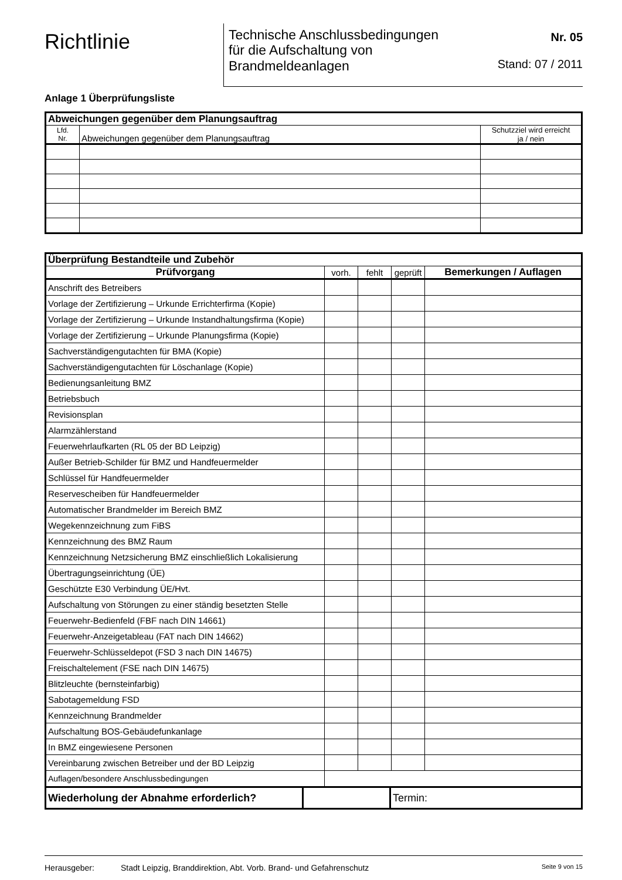Richtlinie
Technische Anschlussbedingungen
für die Aufschaltung von
Brandmeldeanlagen
Nr. 05
Stand: 07 / 2011
Anlage 1 Überprüfungsliste
| Abweichungen gegenüber dem Planungsauftrag | | |
| --- | --- | --- |
| Lfd. Nr. | Abweichungen gegenüber dem Planungsauftrag | Schutzziel wird erreicht ja / nein |
| Überprüfung Bestandteile und Zubehör | | | | |
| --- | --- | --- | --- | --- |
| Prüfvorgang | vorh. | fehlt | geprüft | Bemerkungen / Auflagen |
| Anschrift des Betreibers | | | | |
| Vorlage der Zertifizierung – Urkunde Errichterfirma (Kopie) | | | | |
| Vorlage der Zertifizierung – Urkunde Instandhaltungsfirma (Kopie) | | | | |
| Vorlage der Zertifizierung – Urkunde Planungsfirma (Kopie) | | | | |
| Sachverständigengutachten für BMA (Kopie) | | | | |
| Sachverständigengutachten für Löschanlage (Kopie) | | | | |
| Bedienungsanleitung BMZ | | | | |
| Betriebsbuch | | | | |
| Revisionsplan | | | | |
| Alarmzählerstand | | | | |
| Feuerwehrlaufkarten (RL 05 der BD Leipzig) | | | | |
| Außer Betrieb-Schilder für BMZ und Handfeuermelder | | | | |
| Schlüssel für Handfeuermelder | | | | |
| Reservescheiben für Handfeuermelder | | | | |
| Automatischer Brandmelder im Bereich BMZ | | | | |
| Wegekennzeichnung zum FiBS | | | | |
| Kennzeichnung des BMZ Raum | | | | |
| Kennzeichnung Netzsicherung BMZ einschließlich Lokalisierung | | | | |
| Übertragungseinrichtung (ÜE) | | | | |
| Geschützte E30 Verbindung ÜE/Hvt. | | | | |
| Aufschaltung von Störungen zu einer ständig besetzten Stelle | | | | |
| Feuerwehr-Bedienfeld (FBF nach DIN 14661) | | | | |
| Feuerwehr-Anzeigetableau (FAT nach DIN 14662) | | | | |
| Feuerwehr-Schlüsseldepot (FSD 3 nach DIN 14675) | | | | |
| Freischaltelement (FSE nach DIN 14675) | | | | |
| Blitzleuchte (bernsteinfarbig) | | | | |
| Sabotagemeldung FSD | | | | |
| Kennzeichnung Brandmelder | | | | |
| Aufschaltung BOS-Gebäudefunkanlage | | | | |
| In BMZ eingewiesene Personen | | | | |
| Vereinbarung zwischen Betreiber und der BD Leipzig | | | | |
| Auflagen/besondere Anschlussbedingungen | | | | |
| Wiederholung der Abnahme erforderlich? | | Termin: |
Herausgeber: Stadt Leipzig, Branddirektion, Abt. Vorb. Brand- und Gefahrenschutz Seite 9 von 15